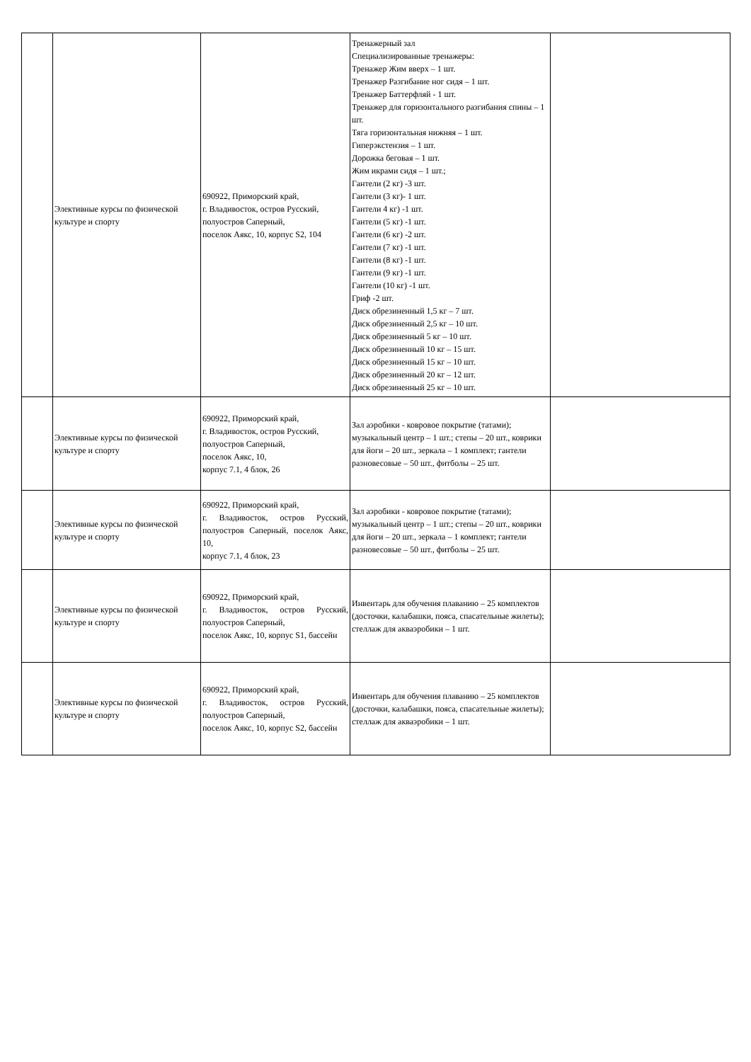| | Элективные курсы по физической культуре и спорту | 690922, Приморский край, г. Владивосток, остров Русский, полуостров Саперный, поселок Аякс, 10, корпус S2, 104 | Тренажерный зал Специализированные тренажеры: Тренажер Жим вверх – 1 шт. Тренажер Разгибание ног сидя – 1 шт. Тренажер Баттерфляй - 1 шт. Тренажер для горизонтального разгибания спины – 1 шт. Тяга горизонтальная нижняя – 1 шт. Гиперэкстензия – 1 шт. Дорожка беговая – 1 шт. Жим икрами сидя – 1 шт.; Гантели (2 кг) -3 шт. Гантели (3 кг)- 1 шт. Гантели 4 кг) -1 шт. Гантели (5 кг) -1 шт. Гантели (6 кг) -2 шт. Гантели (7 кг) -1 шт. Гантели (8 кг) -1 шт. Гантели (9 кг) -1 шт. Гантели (10 кг) -1 шт. Гриф -2 шт. Диск обрезиненный 1,5 кг – 7 шт. Диск обрезиненный 2,5 кг – 10 шт. Диск обрезиненный 5 кг – 10 шт. Диск обрезиненный 10 кг – 15 шт. Диск обрезиненный 15 кг – 10 шт. Диск обрезиненный 20 кг – 12 шт. Диск обрезиненный 25 кг – 10 шт. | |
| | Элективные курсы по физической культуре и спорту | 690922, Приморский край, г. Владивосток, остров Русский, полуостров Саперный, поселок Аякс, 10, корпус 7.1, 4 блок, 26 | Зал аэробики - ковровое покрытие (татами); музыкальный центр – 1 шт.; степы – 20 шт., коврики для йоги – 20 шт., зеркала – 1 комплект; гантели разновесовые – 50 шт., фитболы – 25 шт. | |
| | Элективные курсы по физической культуре и спорту | 690922, Приморский край, г. Владивосток, остров Русский, полуостров Саперный, поселок Аякс, 10, корпус 7.1, 4 блок, 23 | Зал аэробики - ковровое покрытие (татами); музыкальный центр – 1 шт.; степы – 20 шт., коврики для йоги – 20 шт., зеркала – 1 комплект; гантели разновесовые – 50 шт., фитболы – 25 шт. | |
| | Элективные курсы по физической культуре и спорту | 690922, Приморский край, г. Владивосток, остров Русский, полуостров Саперный, поселок Аякс, 10, корпус S1, бассейн | Инвентарь для обучения плаванию – 25 комплектов (досточки, калабашки, пояса, спасательные жилеты); стеллаж для акваэробики – 1 шт. | |
| | Элективные курсы по физической культуре и спорту | 690922, Приморский край, г. Владивосток, остров Русский, полуостров Саперный, поселок Аякс, 10, корпус S2, бассейн | Инвентарь для обучения плаванию – 25 комплектов (досточки, калабашки, пояса, спасательные жилеты); стеллаж для акваэробики – 1 шт. | |